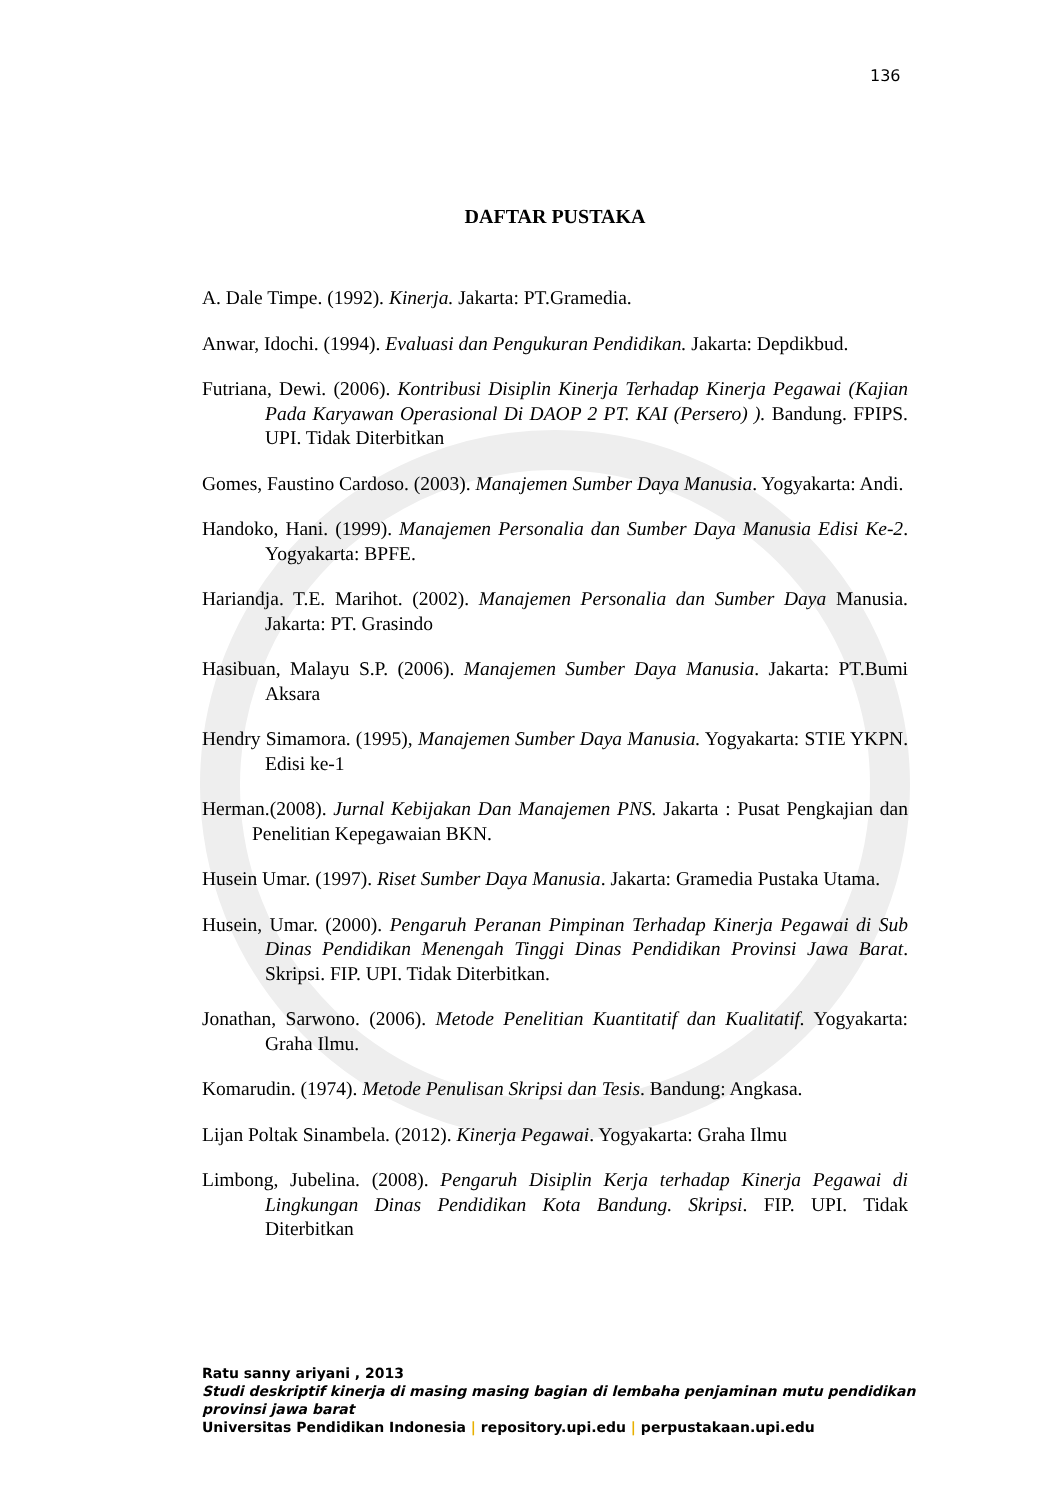136
DAFTAR PUSTAKA
A. Dale Timpe. (1992). Kinerja. Jakarta: PT.Gramedia.
Anwar, Idochi. (1994). Evaluasi dan Pengukuran Pendidikan. Jakarta: Depdikbud.
Futriana, Dewi. (2006). Kontribusi Disiplin Kinerja Terhadap Kinerja Pegawai (Kajian Pada Karyawan Operasional Di DAOP 2 PT. KAI (Persero) ). Bandung. FPIPS. UPI. Tidak Diterbitkan
Gomes, Faustino Cardoso. (2003). Manajemen Sumber Daya Manusia. Yogyakarta: Andi.
Handoko, Hani. (1999). Manajemen Personalia dan Sumber Daya Manusia Edisi Ke-2. Yogyakarta: BPFE.
Hariandja. T.E. Marihot. (2002). Manajemen Personalia dan Sumber Daya Manusia. Jakarta: PT. Grasindo
Hasibuan, Malayu S.P. (2006). Manajemen Sumber Daya Manusia. Jakarta: PT.Bumi Aksara
Hendry Simamora. (1995), Manajemen Sumber Daya Manusia. Yogyakarta: STIE YKPN. Edisi ke-1
Herman.(2008). Jurnal Kebijakan Dan Manajemen PNS. Jakarta : Pusat Pengkajian dan Penelitian Kepegawaian BKN.
Husein Umar. (1997). Riset Sumber Daya Manusia. Jakarta: Gramedia Pustaka Utama.
Husein, Umar. (2000). Pengaruh Peranan Pimpinan Terhadap Kinerja Pegawai di Sub Dinas Pendidikan Menengah Tinggi Dinas Pendidikan Provinsi Jawa Barat. Skripsi. FIP. UPI. Tidak Diterbitkan.
Jonathan, Sarwono. (2006). Metode Penelitian Kuantitatif dan Kualitatif. Yogyakarta: Graha Ilmu.
Komarudin. (1974). Metode Penulisan Skripsi dan Tesis. Bandung: Angkasa.
Lijan Poltak Sinambela. (2012). Kinerja Pegawai. Yogyakarta: Graha Ilmu
Limbong, Jubelina. (2008). Pengaruh Disiplin Kerja terhadap Kinerja Pegawai di Lingkungan Dinas Pendidikan Kota Bandung. Skripsi. FIP. UPI. Tidak Diterbitkan
Ratu sanny ariyani , 2013
Studi deskriptif kinerja di masing masing bagian di lembaha penjaminan mutu pendidikan provinsi jawa barat
Universitas Pendidikan Indonesia | repository.upi.edu | perpustakaan.upi.edu